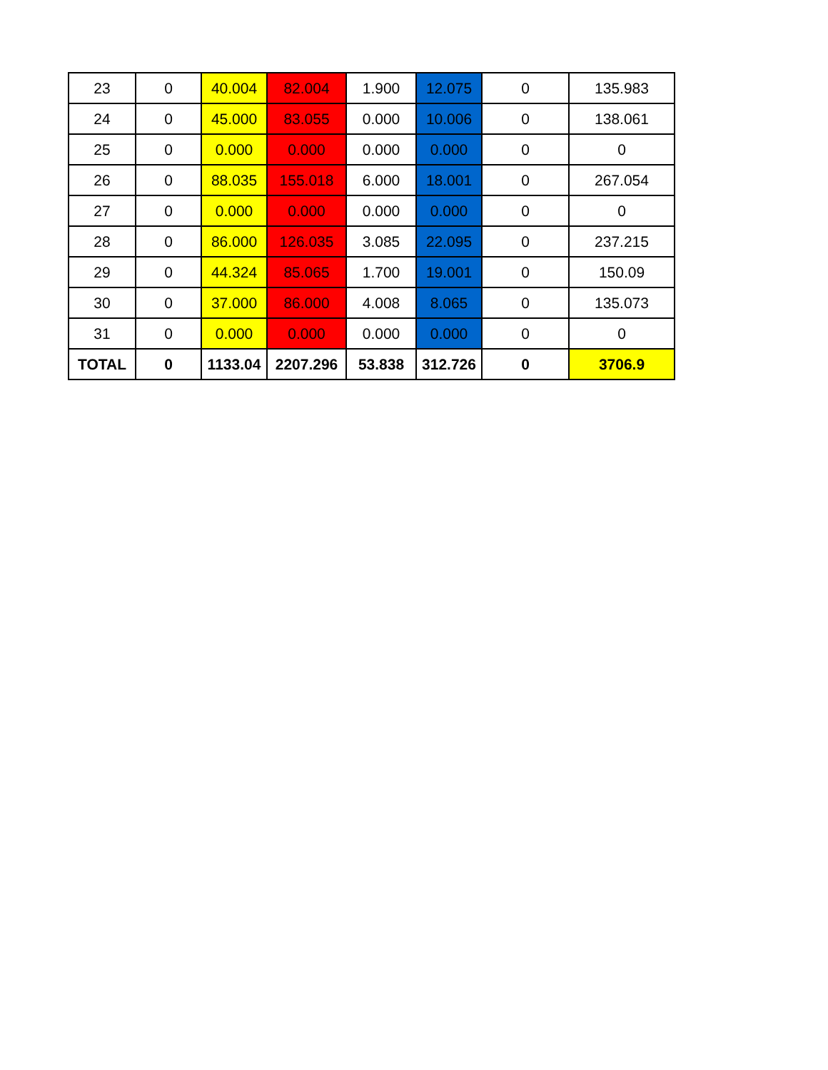| 23 | 0 | 40.004 | 82.004 | 1.900 | 12.075 | 0 | 135.983 |
| 24 | 0 | 45.000 | 83.055 | 0.000 | 10.006 | 0 | 138.061 |
| 25 | 0 | 0.000 | 0.000 | 0.000 | 0.000 | 0 | 0 |
| 26 | 0 | 88.035 | 155.018 | 6.000 | 18.001 | 0 | 267.054 |
| 27 | 0 | 0.000 | 0.000 | 0.000 | 0.000 | 0 | 0 |
| 28 | 0 | 86.000 | 126.035 | 3.085 | 22.095 | 0 | 237.215 |
| 29 | 0 | 44.324 | 85.065 | 1.700 | 19.001 | 0 | 150.09 |
| 30 | 0 | 37.000 | 86.000 | 4.008 | 8.065 | 0 | 135.073 |
| 31 | 0 | 0.000 | 0.000 | 0.000 | 0.000 | 0 | 0 |
| TOTAL | 0 | 1133.04 | 2207.296 | 53.838 | 312.726 | 0 | 3706.9 |